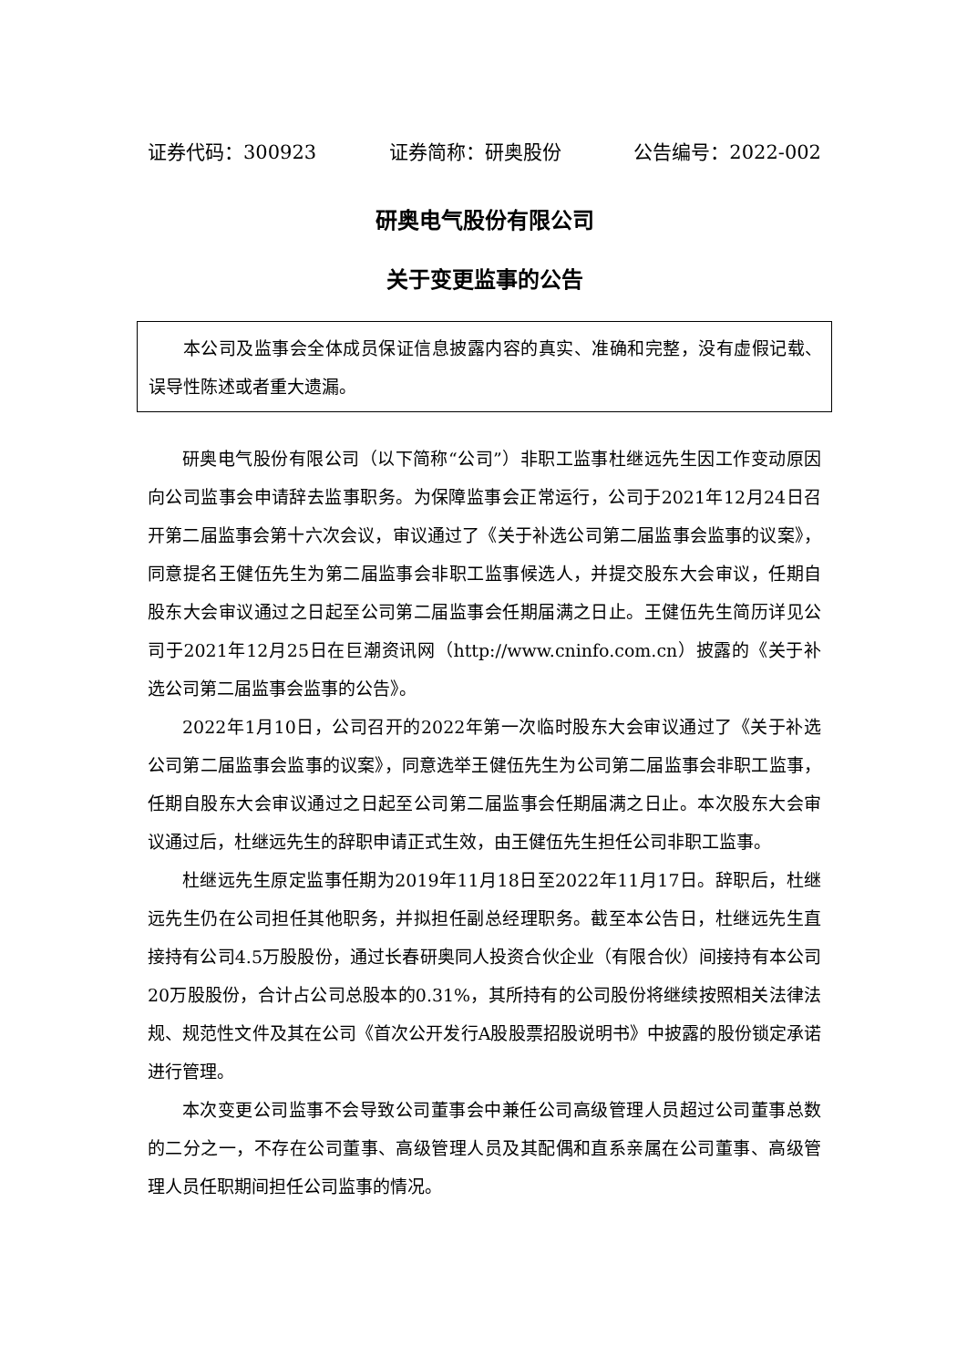证券代码：300923 证券简称：研奥股份 公告编号：2022-002
研奥电气股份有限公司
关于变更监事的公告
本公司及监事会全体成员保证信息披露内容的真实、准确和完整，没有虚假记载、误导性陈述或者重大遗漏。
研奥电气股份有限公司（以下简称“公司”）非职工监事杜继远先生因工作变动原因向公司监事会申请辞去监事职务。为保障监事会正常运行，公司于2021年12月24日召开第二届监事会第十六次会议，审议通过了《关于补选公司第二届监事会监事的议案》，同意提名王健伍先生为第二届监事会非职工监事候选人，并提交股东大会审议，任期自股东大会审议通过之日起至公司第二届监事会任期届满之日止。王健伍先生简历详见公司于2021年12月25日在巨潮资讯网（http://www.cninfo.com.cn）披露的《关于补选公司第二届监事会监事的公告》。
2022年1月10日，公司召开的2022年第一次临时股东大会审议通过了《关于补选公司第二届监事会监事的议案》，同意选举王健伍先生为公司第二届监事会非职工监事，任期自股东大会审议通过之日起至公司第二届监事会任期届满之日止。本次股东大会审议通过后，杜继远先生的辞职申请正式生效，由王健伍先生担任公司非职工监事。
杜继远先生原定监事任期为2019年11月18日至2022年11月17日。辞职后，杜继远先生仍在公司担任其他职务，并拟担任副总经理职务。截至本公告日，杜继远先生直接持有公司4.5万股股份，通过长春研奥同人投资合伙企业（有限合伙）间接持有本公司20万股股份，合计占公司总股本的0.31%，其所持有的公司股份将继续按照相关法律法规、规范性文件及其在公司《首次公开发行A股股票招股说明书》中披露的股份锁定承诺进行管理。
本次变更公司监事不会导致公司董事会中兼任公司高级管理人员超过公司董事总数的二分之一，不存在公司董事、高级管理人员及其配偶和直系亲属在公司董事、高级管理人员任职期间担任公司监事的情况。